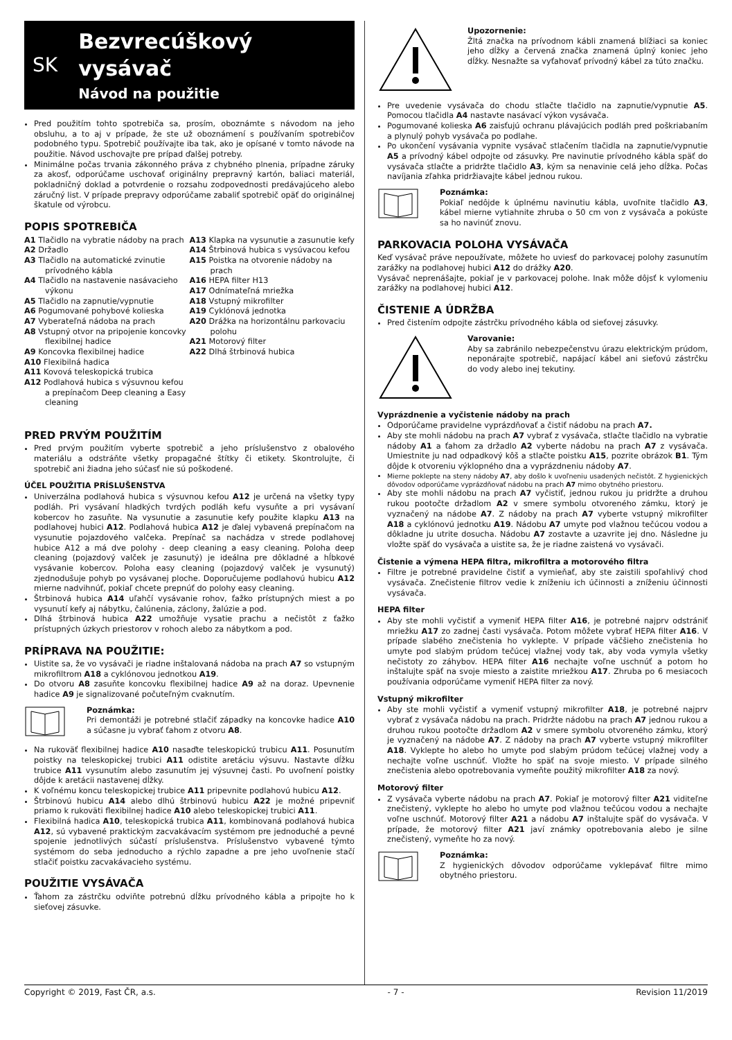SK
Bezvrecúškový vysávač
Návod na použitie
Pred použitím tohto spotrebiča sa, prosím, oboznámte s návodom na jeho obsluhu, a to aj v prípade, že ste už oboznámení s používaním spotrebičov podobného typu. Spotrebič používajte iba tak, ako je opísané v tomto návode na použitie. Návod uschovajte pre prípad ďalšej potreby.
Minimálne počas trvania zákonného práva z chybného plnenia, prípadne záruky za akosť, odporúčame uschovať originálny prepravný kartón, baliaci materiál, pokladničný doklad a potvrdenie o rozsahu zodpovednosti predávajúceho alebo záručný list. V prípade prepravy odporúčame zabaliť spotrebič opäť do originálnej škatule od výrobcu.
POPIS SPOTREBIČA
A1 Tlačidlo na vybratie nádoby na prach
A2 Držadlo
A3 Tlačidlo na automatické zvinutie prívodného kábla
A4 Tlačidlo na nastavenie nasávacieho výkonu
A5 Tlačidlo na zapnutie/vypnutie
A6 Pogumované pohybové kolieska
A7 Vyberateľná nádoba na prach
A8 Vstupný otvor na pripojenie koncovky flexibilnej hadice
A9 Koncovka flexibilnej hadice
A10 Flexibilná hadica
A11 Kovová teleskopická trubica
A12 Podlahová hubica s výsuvnou kefou a prepínačom Deep cleaning a Easy cleaning
A13 Klapka na vysunutie a zasunutie kefy
A14 Štrbinová hubica s vysúvacou kefou
A15 Poistka na otvorenie nádoby na prach
A16 HEPA filter H13
A17 Odnímateľná mriežka
A18 Vstupný mikrofilter
A19 Cyklónová jednotka
A20 Drážka na horizontálnu parkovaciu polohu
A21 Motorový filter
A22 Dlhá štrbinová hubica
PRED PRVÝM POUŽITÍM
Pred prvým použitím vyberte spotrebič a jeho príslušenstvo z obalového materiálu a odstráňte všetky propagačné štítky či etikety. Skontrolujte, či spotrebič ani žiadna jeho súčasť nie sú poškodené.
ÚČEL POUŽITIA PRÍSLUŠENSTVA
Univerzálna podlahová hubica s výsuvnou kefou A12 je určená na všetky typy podláh. Pri vysávaní hladkých tvrdých podláh kefu vysuňte a pri vysávaní kobercov ho zasuňte. Na vysunutie a zasunutie kefy použite klapku A13 na podlahovej hubici A12. Podlahová hubica A12 je ďalej vybavená prepínačom na vysunutie pojazdového valčeka. Prepínač sa nachádza v strede podlahovej hubice A12 a má dve polohy - deep cleaning a easy cleaning. Poloha deep cleaning (pojazdový valček je zasunutý) je ideálna pre dôkladné a hĺbkové vysávanie kobercov. Poloha easy cleaning (pojazdový valček je vysunutý) zjednodušuje pohyb po vysávanej ploche. Doporučujeme podlahovú hubicu A12 mierne nadvihnúť, pokiaľ chcete prepnúť do polohy easy cleaning.
Štrbinová hubica A14 uľahčí vysávanie rohov, ťažko prístupných miest a po vysunutí kefy aj nábytku, čalúnenia, záclony, žalúzie a pod.
Dlhá štrbinová hubica A22 umožňuje vysatie prachu a nečistôt z ťažko prístupných úzkych priestorov v rohoch alebo za nábytkom a pod.
PRÍPRAVA NA POUŽITIE:
Uistite sa, že vo vysávači je riadne inštalovaná nádoba na prach A7 so vstupným mikrofiltrom A18 a cyklónovou jednotkou A19.
Do otvoru A8 zasuňte koncovku flexibilnej hadice A9 až na doraz. Upevnenie hadice A9 je signalizované počuteľným cvaknutím.
Poznámka:
Pri demontáži je potrebné stlačiť západky na koncovke hadice A10 a súčasne ju vybrať ťahom z otvoru A8.
Na rukoväť flexibilnej hadice A10 nasaďte teleskopickú trubicu A11. Posunutím poistky na teleskopickej trubici A11 odistite aretáciu výsuvu. Nastavte dĺžku trubice A11 vysunutím alebo zasunutím jej výsuvnej časti. Po uvoľnení poistky dôjde k aretácii nastavenej dĺžky.
K voľnému koncu teleskopickej trubice A11 pripevnite podlahovú hubicu A12.
Štrbinovú hubicu A14 alebo dlhú štrbinovú hubicu A22 je možné pripevniť priamo k rukoväti flexibilnej hadice A10 alebo teleskopickej trubici A11.
Flexibilná hadica A10, teleskopická trubica A11, kombinovaná podlahová hubica A12, sú vybavené praktickým zacvakávacím systémom pre jednoduché a pevné spojenie jednotlivých súčastí príslušenstva. Príslušenstvo vybavené týmto systémom do seba jednoducho a rýchlo zapadne a pre jeho uvoľnenie stačí stlačiť poistku zacvakávacieho systému.
POUŽITIE VYSÁVAČA
Ťahom za zástrčku odviňte potrebnú dĺžku prívodného kábla a pripojte ho k sieťovej zásuvke.
Upozornenie:
Žltá značka na prívodnom kábli znamená blížiaci sa koniec jeho dĺžky a červená značka znamená úplný koniec jeho dĺžky. Nesnažte sa vyťahovať prívodný kábel za túto značku.
Pre uvedenie vysávača do chodu stlačte tlačidlo na zapnutie/vypnutie A5. Pomocou tlačidla A4 nastavte nasávací výkon vysávača.
Pogumované kolieska A6 zaisťujú ochranu plávajúcich podláh pred poškriabaním a plynulý pohyb vysávača po podlahe.
Po ukončení vysávania vypnite vysávač stlačením tlačidla na zapnutie/vypnutie A5 a prívodný kábel odpojte od zásuvky. Pre navinutie prívodného kábla späť do vysávača stlačte a pridržte tlačidlo A3, kým sa nenavinie celá jeho dĺžka. Počas navíjania zľahka pridržiavajte kábel jednou rukou.
Poznámka:
Pokiaľ nedôjde k úplnému navinutiu kábla, uvoľnite tlačidlo A3, kábel mierne vytiahnite zhruba o 50 cm von z vysávača a pokúste sa ho navinúť znovu.
PARKOVACIA POLOHA VYSÁVAČA
Keď vysávač práve nepoužívate, môžete ho uviesť do parkovacej polohy zasunutím zarážky na podlahovej hubici A12 do drážky A20.
Vysávač neprenášajte, pokiaľ je v parkovacej polohe. Inak môže dôjsť k vylomeniu zarážky na podlahovej hubici A12.
ČISTENIE A ÚDRŽBA
Pred čistením odpojte zástrčku prívodného kábla od sieťovej zásuvky.
Varovanie:
Aby sa zabránilo nebezpečenstvu úrazu elektrickým prúdom, neponárajte spotrebič, napájací kábel ani sieťovú zástrčku do vody alebo inej tekutiny.
Vyprázdnenie a vyčistenie nádoby na prach
Odporúčame pravidelne vyprázdňovať a čistiť nádobu na prach A7.
Aby ste mohli nádobu na prach A7 vybrať z vysávača, stlačte tlačidlo na vybratie nádoby A1 a ťahom za držadlo A2 vyberte nádobu na prach A7 z vysávača. Umiestnite ju nad odpadkový kôš a stlačte poistku A15, pozrite obrázok B1. Tým dôjde k otvoreniu výklopného dna a vyprázdneniu nádoby A7.
Mierne poklepte na steny nádoby A7, aby došlo k uvoľneniu usadených nečistôt. Z hygienických dôvodov odporúčame vyprázdňovať nádobu na prach A7 mimo obytného priestoru.
Aby ste mohli nádobu na prach A7 vyčistiť, jednou rukou ju pridržte a druhou rukou pootočte držadlom A2 v smere symbolu otvoreného zámku, ktorý je vyznačený na nádobe A7. Z nádoby na prach A7 vyberte vstupný mikrofilter A18 a cyklónovú jednotku A19. Nádobu A7 umyte pod vlažnou tečúcou vodou a dôkladne ju utrite dosucha. Nádobu A7 zostavte a uzavrite jej dno. Následne ju vložte späť do vysávača a uistite sa, že je riadne zaistená vo vysávači.
Čistenie a výmena HEPA filtra, mikrofiltra a motorového filtra
Filtre je potrebné pravidelne čistiť a vymieňať, aby ste zaistili spoľahlivý chod vysávača. Znečistenie filtrov vedie k zníženiu ich účinnosti a zníženiu účinnosti vysávača.
HEPA filter
Aby ste mohli vyčistiť a vymeniť HEPA filter A16, je potrebné najprv odstrániť mriežku A17 zo zadnej časti vysávača. Potom môžete vybrať HEPA filter A16. V prípade slabého znečistenia ho vyklepte. V prípade väčšieho znečistenia ho umyte pod slabým prúdom tečúcej vlažnej vody tak, aby voda vymyla všetky nečistoty zo záhybov. HEPA filter A16 nechajte voľne uschnúť a potom ho inštalujte späť na svoje miesto a zaistite mriežkou A17. Zhruba po 6 mesiacoch používania odporúčame vymeniť HEPA filter za nový.
Vstupný mikrofilter
Aby ste mohli vyčistiť a vymeniť vstupný mikrofilter A18, je potrebné najprv vybrať z vysávača nádobu na prach. Pridržte nádobu na prach A7 jednou rukou a druhou rukou pootočte držadlom A2 v smere symbolu otvoreného zámku, ktorý je vyznačený na nádobe A7. Z nádoby na prach A7 vyberte vstupný mikrofilter A18. Vyklepte ho alebo ho umyte pod slabým prúdom tečúcej vlažnej vody a nechajte voľne uschnúť. Vložte ho späť na svoje miesto. V prípade silného znečistenia alebo opotrebovania vymeňte použitý mikrofilter A18 za nový.
Motorový filter
Z vysávača vyberte nádobu na prach A7. Pokiaľ je motorový filter A21 viditeľne znečistený, vyklepte ho alebo ho umyte pod vlažnou tečúcou vodou a nechajte voľne uschnúť. Motorový filter A21 a nádobu A7 inštalujte späť do vysávača. V prípade, že motorový filter A21 javí známky opotrebovania alebo je silne znečistený, vymeňte ho za nový.
Poznámka:
Z hygienických dôvodov odporúčame vyklepávať filtre mimo obytného priestoru.
Copyright © 2019, Fast ČR, a.s. - 7 - Revision 11/2019